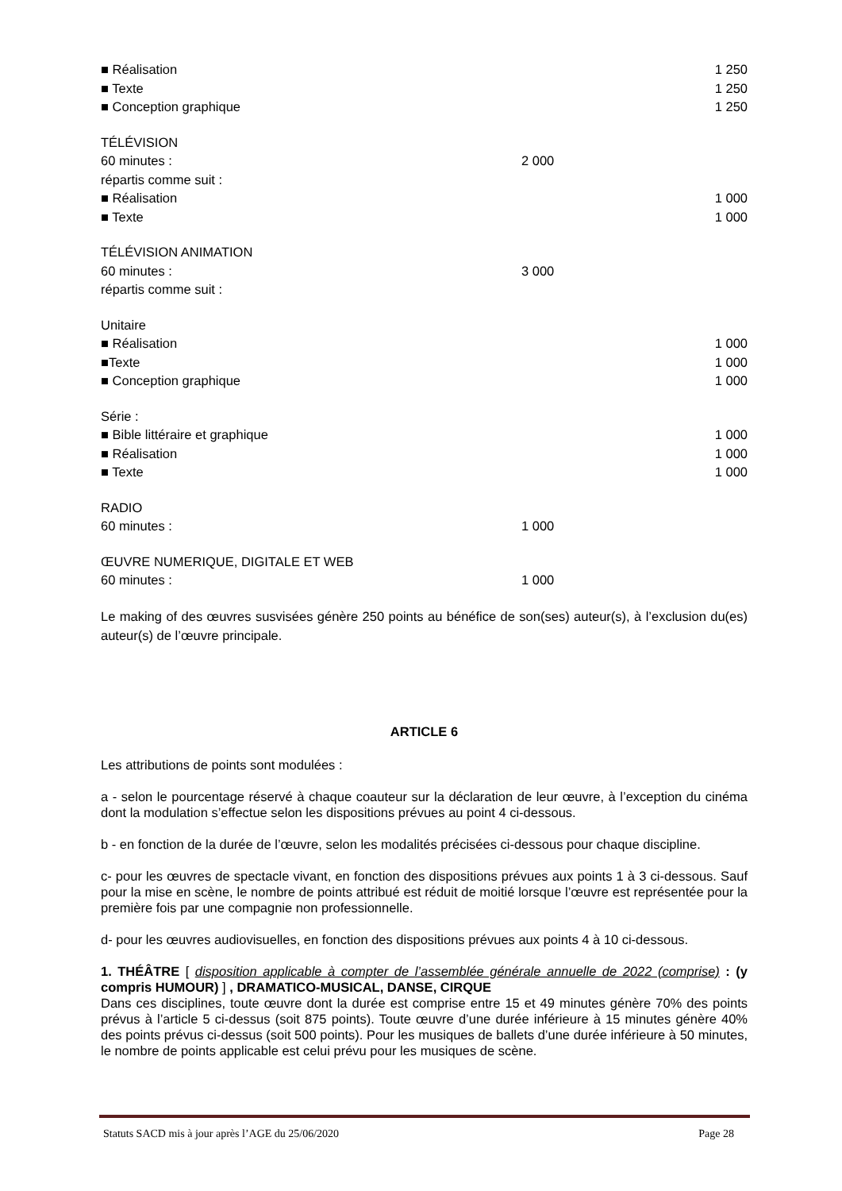■ Réalisation 1 250
■ Texte 1 250
■ Conception graphique 1 250
TÉLÉVISION
60 minutes : 2 000
répartis comme suit :
■ Réalisation 1 000
■ Texte 1 000
TÉLÉVISION ANIMATION
60 minutes : 3 000
répartis comme suit :
Unitaire
■ Réalisation 1 000
■Texte 1 000
■ Conception graphique 1 000
Série :
■ Bible littéraire et graphique 1 000
■ Réalisation 1 000
■ Texte 1 000
RADIO
60 minutes : 1 000
ŒUVRE NUMERIQUE, DIGITALE ET WEB
60 minutes : 1 000
Le making of des œuvres susvisées génère 250 points au bénéfice de son(ses) auteur(s), à l’exclusion du(es) auteur(s) de l’œuvre principale.
ARTICLE 6
Les attributions de points sont modulées :
a - selon le pourcentage réservé à chaque coauteur sur la déclaration de leur œuvre, à l’exception du cinéma dont la modulation s’effectue selon les dispositions prévues au point 4 ci-dessous.
b - en fonction de la durée de l’œuvre, selon les modalités précisées ci-dessous pour chaque discipline.
c- pour les œuvres de spectacle vivant, en fonction des dispositions prévues aux points 1 à 3 ci-dessous. Sauf pour la mise en scène, le nombre de points attribué est réduit de moitié lorsque l’œuvre est représentée pour la première fois par une compagnie non professionnelle.
d- pour les œuvres audiovisuelles, en fonction des dispositions prévues aux points 4 à 10 ci-dessous.
1. THÉÂTRE [ disposition applicable à compter de l’assemblée générale annuelle de 2022 (comprise) : (y compris HUMOUR) ] , DRAMATICO-MUSICAL, DANSE, CIRQUE
Dans ces disciplines, toute œuvre dont la durée est comprise entre 15 et 49 minutes génère 70% des points prévus à l’article 5 ci-dessus (soit 875 points). Toute œuvre d’une durée inférieure à 15 minutes génère 40% des points prévus ci-dessus (soit 500 points). Pour les musiques de ballets d’une durée inférieure à 50 minutes, le nombre de points applicable est celui prévu pour les musiques de scène.
Statuts SACD mis à jour après l’AGE du 25/06/2020 Page 28